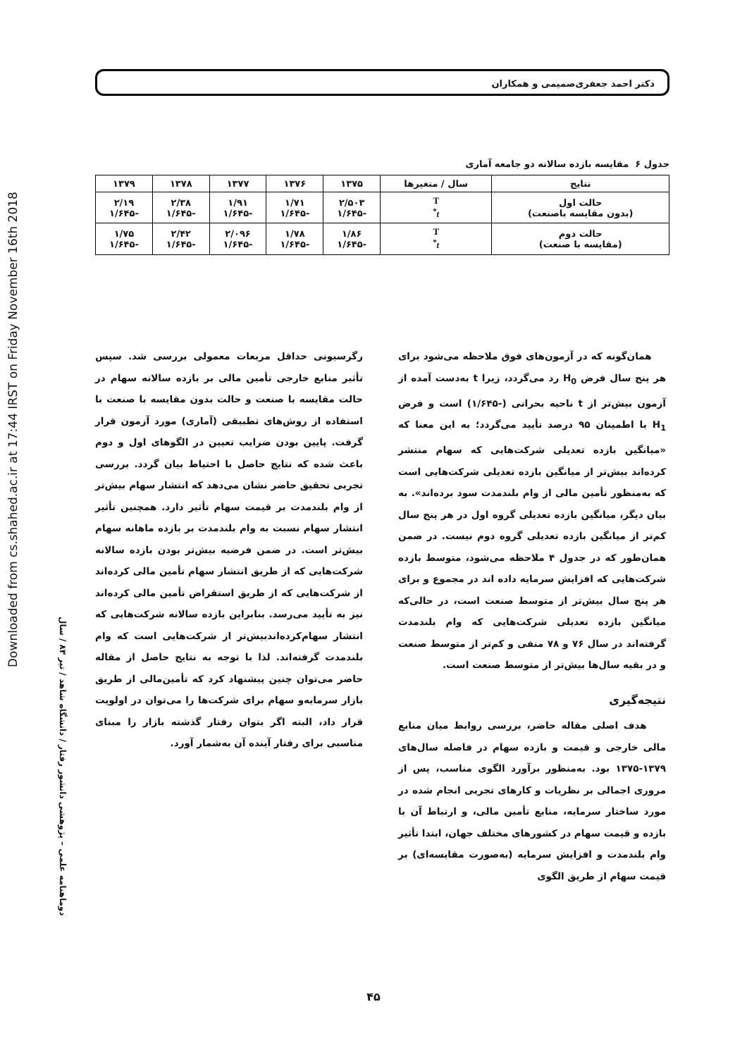Downloaded from cs.shahed.ac.ir at 17:44 IRST on Friday November 16th 2018
دوماهنامه علمی – پژوهشی دانشور رفتار / دانشگاه شاهد / تیر ۸۳ / سال
دکتر احمد جعفری‌صمیمی و همکاران
جدول ۶ مقایسه بازده سالانه دو جامعه آماری
| نتایج | سال / متغیرها | ۱۳۷۵ | ۱۳۷۶ | ۱۳۷۷ | ۱۳۷۸ | ۱۳۷۹ |
| --- | --- | --- | --- | --- | --- | --- |
| حالت اول (بدون مقایسه باصنعت) | T t<sup>*</sup> | ۲/۵۰۳ -۱/۶۴۵ | ۱/۷۱ -۱/۶۴۵ | ۱/۹۱ -۱/۶۴۵ | ۲/۳۸ -۱/۶۴۵ | ۲/۱۹ -۱/۶۴۵ |
| حالت دوم (مقایسه با صنعت) | T t<sup>*</sup> | ۱/۸۶ -۱/۶۴۵ | ۱/۷۸ -۱/۶۴۵ | ۲/۰۹۶ -۱/۶۴۵ | ۲/۴۲ -۱/۶۴۵ | ۱/۷۵ -۱/۶۴۵ |
همان‌گونه که در آزمون‌های فوق ملاحظه می‌شود برای هر پنج سال فرض H<sub>0</sub> رد می‌گردد، زیرا t به‌دست آمده از آزمون بیش‌تر از t ناحیه بحرانی (-۱/۶۴۵) است و فرض H<sub>1</sub> با اطمینان ۹۵ درصد تأیید می‌گردد؛ به این معنا که «میانگین بازده تعدیلی شرکت‌هایی که سهام منتشر کرده‌اند بیش‌تر از میانگین بازده تعدیلی شرکت‌هایی است که به‌منظور تأمین مالی از وام بلندمدت سود برده‌اند». به بیان دیگر، میانگین بازده تعدیلی گروه اول در هر پنج سال کم‌تر از میانگین بازده تعدیلی گروه دوم نیست. در ضمن همان‌طور که در جدول ۴ ملاحظه می‌شود، متوسط بازده شرکت‌هایی که افزایش سرمایه داده اند در مجموع و برای هر پنج سال بیش‌تر از متوسط صنعت است، در حالی‌که میانگین بازده تعدیلی شرکت‌هایی که وام بلندمدت گرفته‌اند در سال ۷۶ و ۷۸ منفی و کم‌تر از متوسط صنعت و در بقیه سال‌ها بیش‌تر از متوسط صنعت است.
نتیجه‌گیری
هدف اصلی مقاله حاضر، بررسی روابط میان منابع مالی خارجی و قیمت و بازده سهام در فاصله سال‌های ۱۳۷۹-۱۳۷۵ بود. به‌منظور برآورد الگوی مناسب، پس از مروری اجمالی بر نظریات و کارهای تجربی انجام شده در مورد ساختار سرمایه، منابع تأمین مالی، و ارتباط آن با بازده و قیمت سهام در کشورهای مختلف جهان، ابتدا تأثیر وام بلندمدت و افزایش سرمایه (به‌صورت مقایسه‌ای) بر قیمت سهام از طریق الگوی
رگرسیونی حداقل مربعات معمولی بررسی شد. سپس تأثیر منابع خارجی تأمین مالی بر بازده سالانه سهام در حالت مقایسه با صنعت و حالت بدون مقایسه با صنعت با استفاده از روش‌های تطبیقی (آماری) مورد آزمون قرار گرفت. پایین بودن ضرایب تعیین در الگوهای اول و دوم باعث شده که نتایج حاصل با احتیاط بیان گردد. بررسی تجربی تحقیق حاضر نشان می‌دهد که انتشار سهام بیش‌تر از وام بلندمدت بر قیمت سهام تأثیر دارد. همچنین تأثیر انتشار سهام نسبت به وام بلندمدت بر بازده ماهانه سهام بیش‌تر است. در ضمن فرضیه بیش‌تر بودن بازده سالانه شرکت‌هایی که از طریق انتشار سهام تأمین مالی کرده‌اند از شرکت‌هایی که از طریق استقراض تأمین مالی کرده‌اند نیز به تأیید می‌رسد. بنابراین بازده سالانه شرکت‌هایی که انتشار سهام‌کرده‌اندبیش‌تر از شرکت‌هایی است که وام بلندمدت گرفته‌اند. لذا با توجه به نتایج حاصل از مقاله حاضر می‌توان چنین پیشنهاد کرد که تأمین‌مالی از طریق بازار سرمایه‌و سهام برای شرکت‌ها را می‌توان در اولویت قرار داد، البته اگر بتوان رفتار گذشته بازار را مبنای مناسبی برای رفتار آینده آن به‌شمار آورد.
۴۵